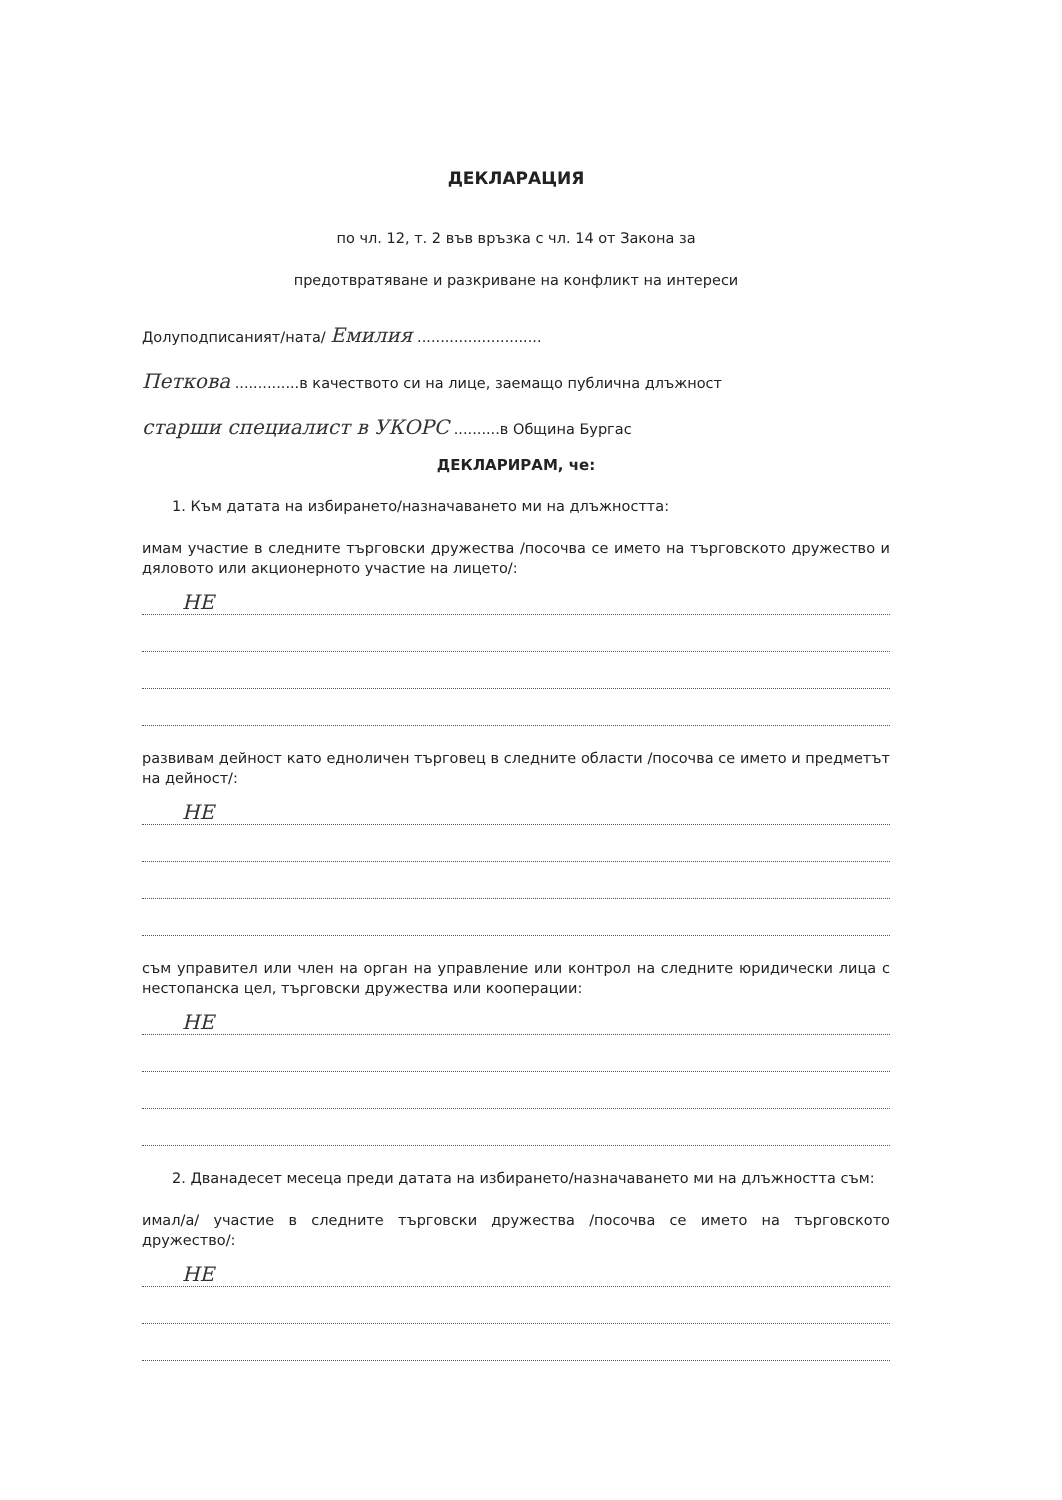ДЕКЛАРАЦИЯ
по чл. 12, т. 2 във връзка с чл. 14 от Закона за
предотвратяване и разкриване на конфликт на интереси
Долуподписаният/ната/ Емилия ...........................
Петкова ..............в качеството си на лице, заемащо публична длъжност
старши специалист в УКОРС ..........в Община Бургас
ДЕКЛАРИРАМ, че:
1. Към датата на избирането/назначаването ми на длъжността:
имам участие в следните търговски дружества /посочва се името на търговското дружество и дяловото или акционерното участие на лицето/:
НЕ
развивам дейност като едноличен търговец в следните области /посочва се името и предметът на дейност/:
НЕ
съм управител или член на орган на управление или контрол на следните юридически лица с нестопанска цел, търговски дружества или кооперации:
НЕ
2. Дванадесет месеца преди датата на избирането/назначаването ми на длъжността съм:
имал/а/ участие в следните търговски дружества /посочва се името на търговското дружество/:
НЕ